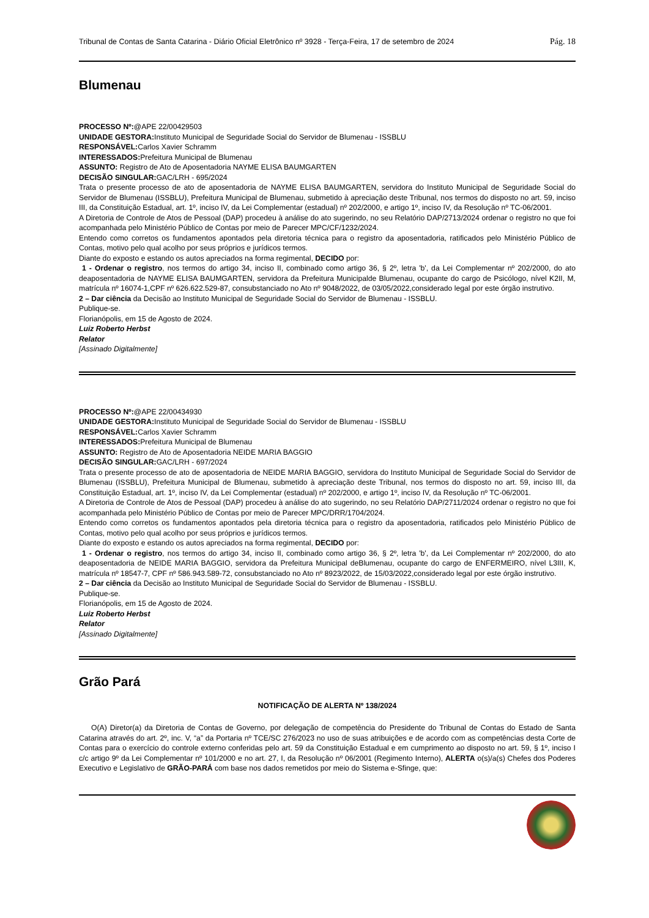Tribunal de Contas de Santa Catarina - Diário Oficial Eletrônico nº 3928 - Terça-Feira, 17 de setembro de 2024 Pág. 18
Blumenau
PROCESSO Nº:@APE 22/00429503
UNIDADE GESTORA: Instituto Municipal de Seguridade Social do Servidor de Blumenau - ISSBLU
RESPONSÁVEL: Carlos Xavier Schramm
INTERESSADOS: Prefeitura Municipal de Blumenau
ASSUNTO: Registro de Ato de Aposentadoria NAYME ELISA BAUMGARTEN
DECISÃO SINGULAR: GAC/LRH - 695/2024
Trata o presente processo de ato de aposentadoria de NAYME ELISA BAUMGARTEN, servidora do Instituto Municipal de Seguridade Social do Servidor de Blumenau (ISSBLU), Prefeitura Municipal de Blumenau, submetido à apreciação deste Tribunal, nos termos do disposto no art. 59, inciso III, da Constituição Estadual, art. 1º, inciso IV, da Lei Complementar (estadual) nº 202/2000, e artigo 1º, inciso IV, da Resolução nº TC-06/2001.
A Diretoria de Controle de Atos de Pessoal (DAP) procedeu à análise do ato sugerindo, no seu Relatório DAP/2713/2024 ordenar o registro no que foi acompanhada pelo Ministério Público de Contas por meio de Parecer MPC/CF/1232/2024.
Entendo como corretos os fundamentos apontados pela diretoria técnica para o registro da aposentadoria, ratificados pelo Ministério Público de Contas, motivo pelo qual acolho por seus próprios e jurídicos termos.
Diante do exposto e estando os autos apreciados na forma regimental, DECIDO por:
1 - Ordenar o registro, nos termos do artigo 34, inciso II, combinado como artigo 36, § 2º, letra 'b', da Lei Complementar nº 202/2000, do ato deaposentadoria de NAYME ELISA BAUMGARTEN, servidora da Prefeitura Municipalde Blumenau, ocupante do cargo de Psicólogo, nível K2II, M, matrícula nº 16074-1,CPF nº 626.622.529-87, consubstanciado no Ato nº 9048/2022, de 03/05/2022,considerado legal por este órgão instrutivo.
2 – Dar ciência da Decisão ao Instituto Municipal de Seguridade Social do Servidor de Blumenau - ISSBLU.
Publique-se.
Florianópolis, em 15 de Agosto de 2024.
Luiz Roberto Herbst
Relator
[Assinado Digitalmente]
PROCESSO Nº:@APE 22/00434930
UNIDADE GESTORA: Instituto Municipal de Seguridade Social do Servidor de Blumenau - ISSBLU
RESPONSÁVEL: Carlos Xavier Schramm
INTERESSADOS: Prefeitura Municipal de Blumenau
ASSUNTO: Registro de Ato de Aposentadoria NEIDE MARIA BAGGIO
DECISÃO SINGULAR: GAC/LRH - 697/2024
Trata o presente processo de ato de aposentadoria de NEIDE MARIA BAGGIO, servidora do Instituto Municipal de Seguridade Social do Servidor de Blumenau (ISSBLU), Prefeitura Municipal de Blumenau, submetido à apreciação deste Tribunal, nos termos do disposto no art. 59, inciso III, da Constituição Estadual, art. 1º, inciso IV, da Lei Complementar (estadual) nº 202/2000, e artigo 1º, inciso IV, da Resolução nº TC-06/2001.
A Diretoria de Controle de Atos de Pessoal (DAP) procedeu à análise do ato sugerindo, no seu Relatório DAP/2711/2024 ordenar o registro no que foi acompanhada pelo Ministério Público de Contas por meio de Parecer MPC/DRR/1704/2024.
Entendo como corretos os fundamentos apontados pela diretoria técnica para o registro da aposentadoria, ratificados pelo Ministério Público de Contas, motivo pelo qual acolho por seus próprios e jurídicos termos.
Diante do exposto e estando os autos apreciados na forma regimental, DECIDO por:
1 - Ordenar o registro, nos termos do artigo 34, inciso II, combinado como artigo 36, § 2º, letra 'b', da Lei Complementar nº 202/2000, do ato deaposentadoria de NEIDE MARIA BAGGIO, servidora da Prefeitura Municipal deBlumenau, ocupante do cargo de ENFERMEIRO, nível L3III, K, matrícula nº 18547-7, CPF nº 586.943.589-72, consubstanciado no Ato nº 8923/2022, de 15/03/2022,considerado legal por este órgão instrutivo.
2 – Dar ciência da Decisão ao Instituto Municipal de Seguridade Social do Servidor de Blumenau - ISSBLU.
Publique-se.
Florianópolis, em 15 de Agosto de 2024.
Luiz Roberto Herbst
Relator
[Assinado Digitalmente]
Grão Pará
NOTIFICAÇÃO DE ALERTA Nº 138/2024
O(A) Diretor(a) da Diretoria de Contas de Governo, por delegação de competência do Presidente do Tribunal de Contas do Estado de Santa Catarina através do art. 2º, inc. V, “a” da Portaria nº TCE/SC 276/2023 no uso de suas atribuições e de acordo com as competências desta Corte de Contas para o exercício do controle externo conferidas pelo art. 59 da Constituição Estadual e em cumprimento ao disposto no art. 59, § 1º, inciso I c/c artigo 9º da Lei Complementar nº 101/2000 e no art. 27, I, da Resolução nº 06/2001 (Regimento Interno), ALERTA o(s)/a(s) Chefes dos Poderes Executivo e Legislativo de GRÃO-PARÁ com base nos dados remetidos por meio do Sistema e-Sfinge, que: